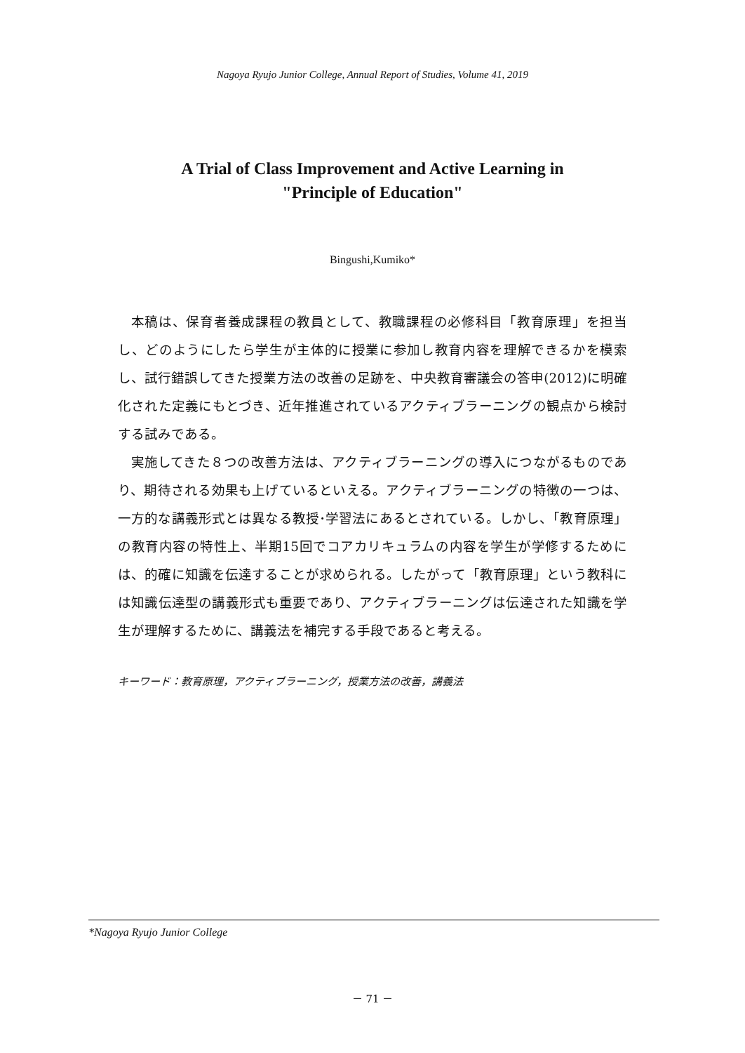Nagoya Ryujo Junior College, Annual Report of Studies, Volume 41, 2019
A Trial of Class Improvement and Active Learning in
"Principle of Education"
Bingushi,Kumiko*
本稿は、保育者養成課程の教員として、教職課程の必修科目「教育原理」を担当し、どのようにしたら学生が主体的に授業に参加し教育内容を理解できるかを模索し、試行錯誤してきた授業方法の改善の足跡を、中央教育審議会の答申(2012)に明確化された定義にもとづき、近年推進されているアクティブラーニングの観点から検討する試みである。
実施してきた８つの改善方法は、アクティブラーニングの導入につながるものであり、期待される効果も上げているといえる。アクティブラーニングの特徴の一つは、一方的な講義形式とは異なる教授･学習法にあるとされている。しかし、「教育原理」の教育内容の特性上、半期15回でコアカリキュラムの内容を学生が学修するためには、的確に知識を伝達することが求められる。したがって「教育原理」という教科には知識伝達型の講義形式も重要であり、アクティブラーニングは伝達された知識を学生が理解するために、講義法を補完する手段であると考える。
キーワード：教育原理，アクティブラーニング，授業方法の改善，講義法
*Nagoya Ryujo Junior College
－ 71 －